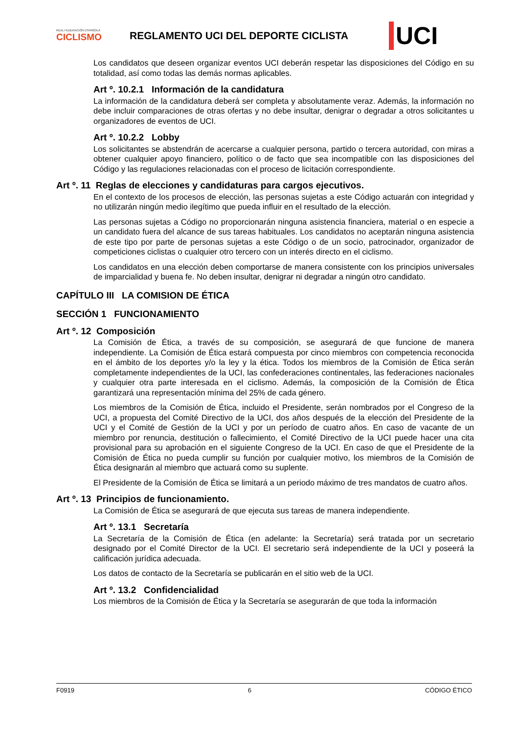REAL FEDERACIÓN ESPAÑOLA
CICLISMO
REGLAMENTO UCI DEL DEPORTE CICLISTA
UCI
Los candidatos que deseen organizar eventos UCI deberán respetar las disposiciones del Código en su totalidad, así como todas las demás normas aplicables.
Art º. 10.2.1 Información de la candidatura
La información de la candidatura deberá ser completa y absolutamente veraz. Además, la información no debe incluir comparaciones de otras ofertas y no debe insultar, denigrar o degradar a otros solicitantes u organizadores de eventos de UCI.
Art º. 10.2.2 Lobby
Los solicitantes se abstendrán de acercarse a cualquier persona, partido o tercera autoridad, con miras a obtener cualquier apoyo financiero, político o de facto que sea incompatible con las disposiciones del Código y las regulaciones relacionadas con el proceso de licitación correspondiente.
Art º. 11 Reglas de elecciones y candidaturas para cargos ejecutivos.
En el contexto de los procesos de elección, las personas sujetas a este Código actuarán con integridad y no utilizarán ningún medio ilegítimo que pueda influir en el resultado de la elección.
Las personas sujetas a Código no proporcionarán ninguna asistencia financiera, material o en especie a un candidato fuera del alcance de sus tareas habituales. Los candidatos no aceptarán ninguna asistencia de este tipo por parte de personas sujetas a este Código o de un socio, patrocinador, organizador de competiciones ciclistas o cualquier otro tercero con un interés directo en el ciclismo.
Los candidatos en una elección deben comportarse de manera consistente con los principios universales de imparcialidad y buena fe. No deben insultar, denigrar ni degradar a ningún otro candidato.
CAPÍTULO III LA COMISION DE ÉTICA
SECCIÓN 1 FUNCIONAMIENTO
Art º. 12 Composición
La Comisión de Ética, a través de su composición, se asegurará de que funcione de manera independiente. La Comisión de Ética estará compuesta por cinco miembros con competencia reconocida en el ámbito de los deportes y/o la ley y la ética. Todos los miembros de la Comisión de Ética serán completamente independientes de la UCI, las confederaciones continentales, las federaciones nacionales y cualquier otra parte interesada en el ciclismo. Además, la composición de la Comisión de Ética garantizará una representación mínima del 25% de cada género.
Los miembros de la Comisión de Ética, incluido el Presidente, serán nombrados por el Congreso de la UCI, a propuesta del Comité Directivo de la UCI, dos años después de la elección del Presidente de la UCI y el Comité de Gestión de la UCI y por un período de cuatro años. En caso de vacante de un miembro por renuncia, destitución o fallecimiento, el Comité Directivo de la UCI puede hacer una cita provisional para su aprobación en el siguiente Congreso de la UCI. En caso de que el Presidente de la Comisión de Ética no pueda cumplir su función por cualquier motivo, los miembros de la Comisión de Ética designarán al miembro que actuará como su suplente.
El Presidente de la Comisión de Ética se limitará a un periodo máximo de tres mandatos de cuatro años.
Art º. 13 Principios de funcionamiento.
La Comisión de Ética se asegurará de que ejecuta sus tareas de manera independiente.
Art º. 13.1 Secretaría
La Secretaría de la Comisión de Ética (en adelante: la Secretaría) será tratada por un secretario designado por el Comité Director de la UCI. El secretario será independiente de la UCI y poseerá la calificación jurídica adecuada.
Los datos de contacto de la Secretaría se publicarán en el sitio web de la UCI.
Art º. 13.2 Confidencialidad
Los miembros de la Comisión de Ética y la Secretaría se asegurarán de que toda la información
F0919 6 CÓDIGO ÉTICO